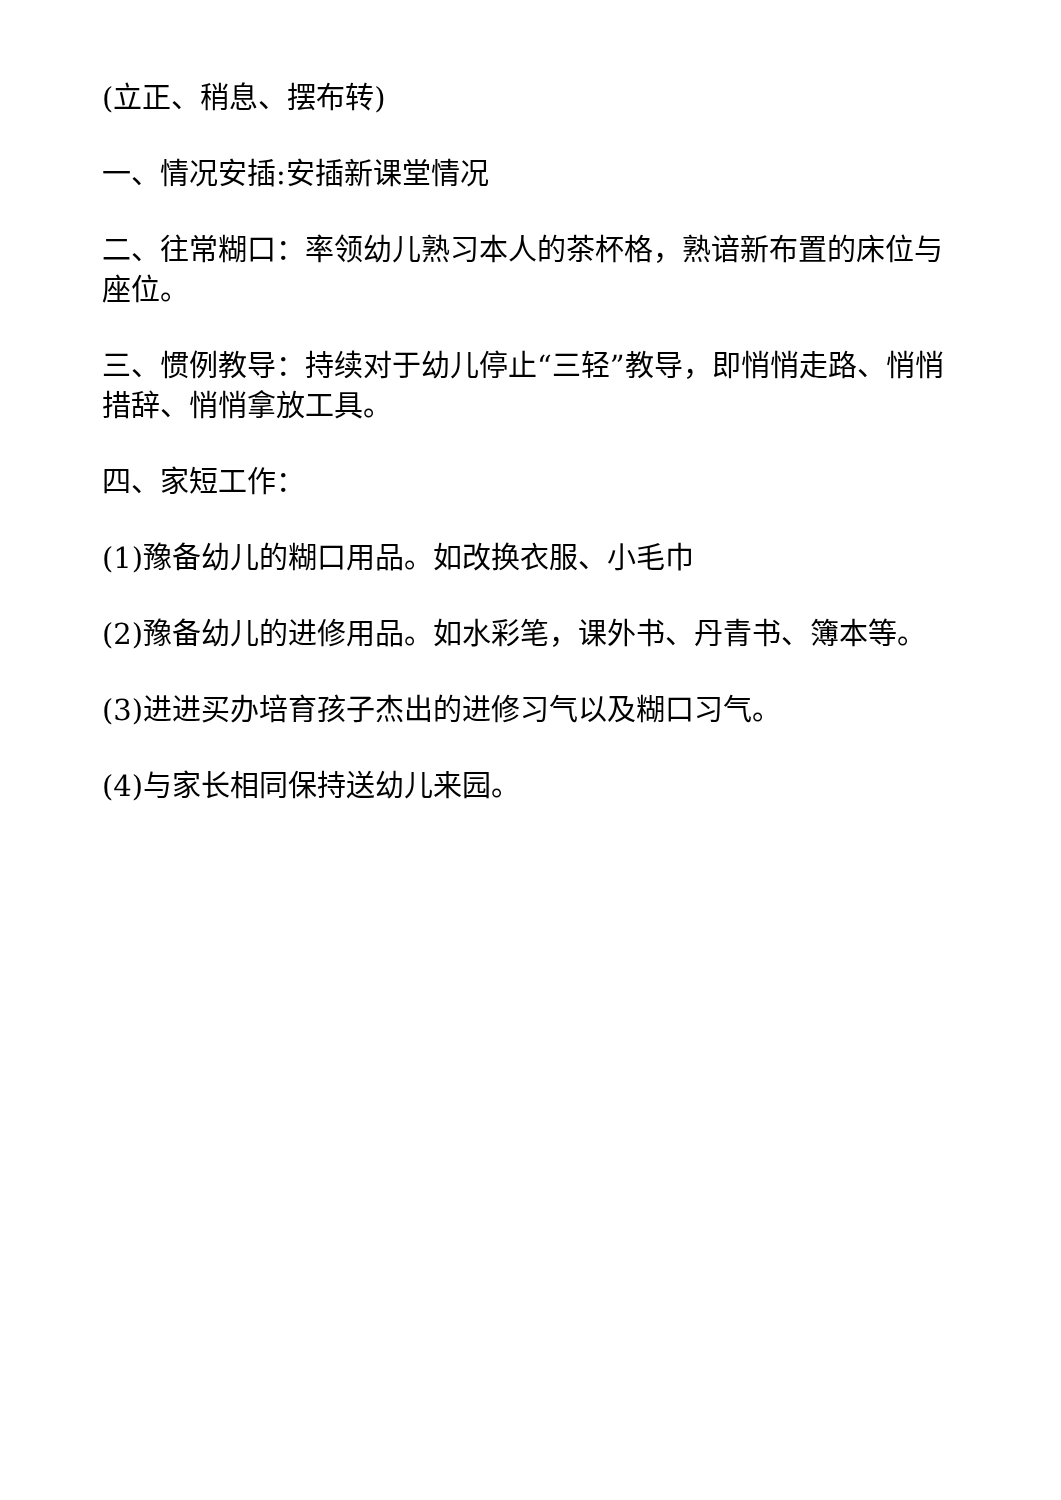(立正、稍息、摆布转)
一、情况安插:安插新课堂情况
二、往常糊口：率领幼儿熟习本人的茶杯格，熟谙新布置的床位与座位。
三、惯例教导：持续对于幼儿停止“三轻”教导，即悄悄走路、悄悄措辞、悄悄拿放工具。
四、家短工作：
(1)豫备幼儿的糊口用品。如改换衣服、小毛巾
(2)豫备幼儿的进修用品。如水彩笔，课外书、丹青书、簿本等。
(3)进进买办培育孩子杰出的进修习气以及糊口习气。
(4)与家长相同保持送幼儿来园。